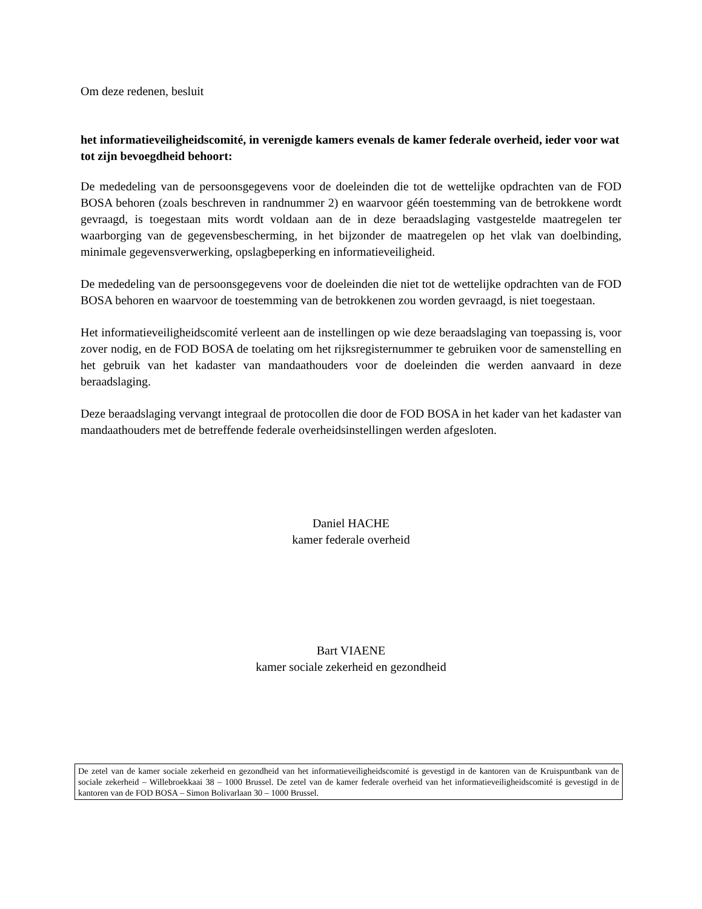Om deze redenen, besluit
het informatieveiligheidscomité, in verenigde kamers evenals de kamer federale overheid, ieder voor wat tot zijn bevoegdheid behoort:
De mededeling van de persoonsgegevens voor de doeleinden die tot de wettelijke opdrachten van de FOD BOSA behoren (zoals beschreven in randnummer 2) en waarvoor géén toestemming van de betrokkene wordt gevraagd, is toegestaan mits wordt voldaan aan de in deze beraadslaging vastgestelde maatregelen ter waarborging van de gegevensbescherming, in het bijzonder de maatregelen op het vlak van doelbinding, minimale gegevensverwerking, opslagbeperking en informatieveiligheid.
De mededeling van de persoonsgegevens voor de doeleinden die niet tot de wettelijke opdrachten van de FOD BOSA behoren en waarvoor de toestemming van de betrokkenen zou worden gevraagd, is niet toegestaan.
Het informatieveiligheidscomité verleent aan de instellingen op wie deze beraadslaging van toepassing is, voor zover nodig, en de FOD BOSA de toelating om het rijksregisternummer te gebruiken voor de samenstelling en het gebruik van het kadaster van mandaathouders voor de doeleinden die werden aanvaard in deze beraadslaging.
Deze beraadslaging vervangt integraal de protocollen die door de FOD BOSA in het kader van het kadaster van mandaathouders met de betreffende federale overheidsinstellingen werden afgesloten.
Daniel HACHE
kamer federale overheid
Bart VIAENE
kamer sociale zekerheid en gezondheid
De zetel van de kamer sociale zekerheid en gezondheid van het informatieveiligheidscomité is gevestigd in de kantoren van de Kruispuntbank van de sociale zekerheid – Willebroekkaai 38 – 1000 Brussel. De zetel van de kamer federale overheid van het informatieveiligheidscomité is gevestigd in de kantoren van de FOD BOSA – Simon Bolivarlaan 30 – 1000 Brussel.